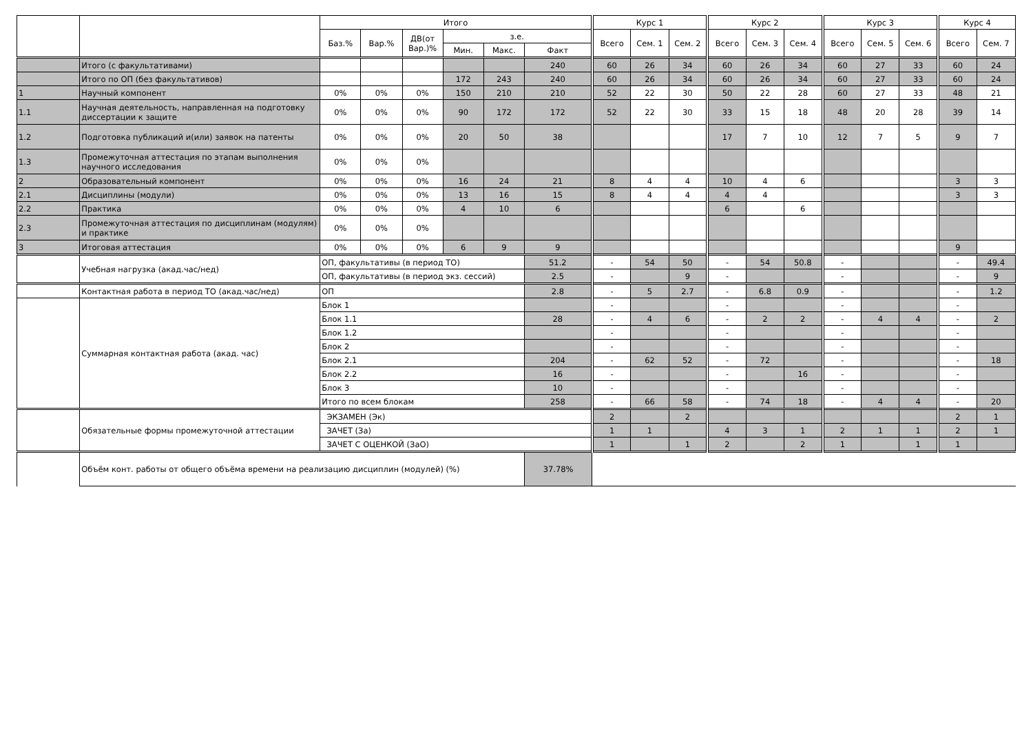| | | Итого | | | | | | Курс 1 | | | Курс 2 | | | Курс 3 | | | Курс 4 | |
| --- | --- | --- | --- | --- | --- | --- | --- | --- | --- | --- | --- | --- | --- | --- | --- | --- | --- | --- |
| | | Баз.% | Вар.% | ДВ(от Вар.)% | з.е. | | | Всего | Сем. 1 | Сем. 2 | Всего | Сем. 3 | Сем. 4 | Всего | Сем. 5 | Сем. 6 | Всего | Сем. 7 |
| | | | | | Мин. | Макс. | Факт | | | | | | | | | | | |
| | Итого (с факультативами) | | | | | | 240 | 60 | 26 | 34 | 60 | 26 | 34 | 60 | 27 | 33 | 60 | 24 |
| | Итого по ОП (без факультативов) | | | | 172 | 243 | 240 | 60 | 26 | 34 | 60 | 26 | 34 | 60 | 27 | 33 | 60 | 24 |
| 1 | Научный компонент | 0% | 0% | 0% | 150 | 210 | 210 | 52 | 22 | 30 | 50 | 22 | 28 | 60 | 27 | 33 | 48 | 21 |
| 1.1 | Научная деятельность, направленная на подготовку диссертации к защите | 0% | 0% | 0% | 90 | 172 | 172 | 52 | 22 | 30 | 33 | 15 | 18 | 48 | 20 | 28 | 39 | 14 |
| 1.2 | Подготовка публикаций и(или) заявок на патенты | 0% | 0% | 0% | 20 | 50 | 38 | | | | 17 | 7 | 10 | 12 | 7 | 5 | 9 | 7 |
| 1.3 | Промежуточная аттестация по этапам выполнения научного исследования | 0% | 0% | 0% | | | | | | | | | | | | | | |
| 2 | Образовательный компонент | 0% | 0% | 0% | 16 | 24 | 21 | 8 | 4 | 4 | 10 | 4 | 6 | | | | 3 | 3 |
| 2.1 | Дисциплины (модули) | 0% | 0% | 0% | 13 | 16 | 15 | 8 | 4 | 4 | 4 | 4 | | | | | 3 | 3 |
| 2.2 | Практика | 0% | 0% | 0% | 4 | 10 | 6 | | | | 6 | | 6 | | | | | |
| 2.3 | Промежуточная аттестация по дисциплинам (модулям) и практике | 0% | 0% | 0% | | | | | | | | | | | | | | |
| 3 | Итоговая аттестация | 0% | 0% | 0% | 6 | 9 | 9 | | | | | | | | | | 9 | |
| | Учебная нагрузка (акад.час/нед) | ОП, факультативы (в период ТО) | | | | | 51.2 | - | 54 | 50 | - | 54 | 50.8 | - | | | - | 49.4 |
| | | ОП, факультативы (в период экз. сессий) | | | | | 2.5 | - | | 9 | - | | | - | | | - | 9 |
| | Контактная работа в период ТО (акад.час/нед) | ОП | | | | | 2.8 | - | 5 | 2.7 | - | 6.8 | 0.9 | - | | | - | 1.2 |
| | Суммарная контактная работа (акад. час) | Блок 1 | | | | | | - | | | - | | | - | | | - | |
| | | Блок 1.1 | | | | | 28 | - | 4 | 6 | - | 2 | 2 | - | 4 | 4 | - | 2 |
| | | Блок 1.2 | | | | | | - | | | - | | | - | | | - | |
| | | Блок 2 | | | | | | - | | | - | | | - | | | - | |
| | | Блок 2.1 | | | | | 204 | - | 62 | 52 | - | 72 | | - | | | - | 18 |
| | | Блок 2.2 | | | | | 16 | - | | | - | | 16 | - | | | - | |
| | | Блок 3 | | | | | 10 | - | | | - | | | - | | | - | |
| | | Итого по всем блокам | | | | | 258 | - | 66 | 58 | - | 74 | 18 | - | 4 | 4 | - | 20 |
| | Обязательные формы промежуточной аттестации | ЭКЗАМЕН (Эк) | | | | | | 2 | | 2 | | | | | | | 2 | 1 |
| | | ЗАЧЕТ (За) | | | | | | 1 | 1 | | 4 | 3 | 1 | 2 | 1 | 1 | 2 | 1 |
| | | ЗАЧЕТ С ОЦЕНКОЙ (ЗаО) | | | | | | 1 | | 1 | 2 | | 2 | 1 | | 1 | 1 | |
| | Объём конт. работы от общего объёма времени на реализацию дисциплин (модулей) (%) | | | | | | 37.78% | | | | | | | | | | | |